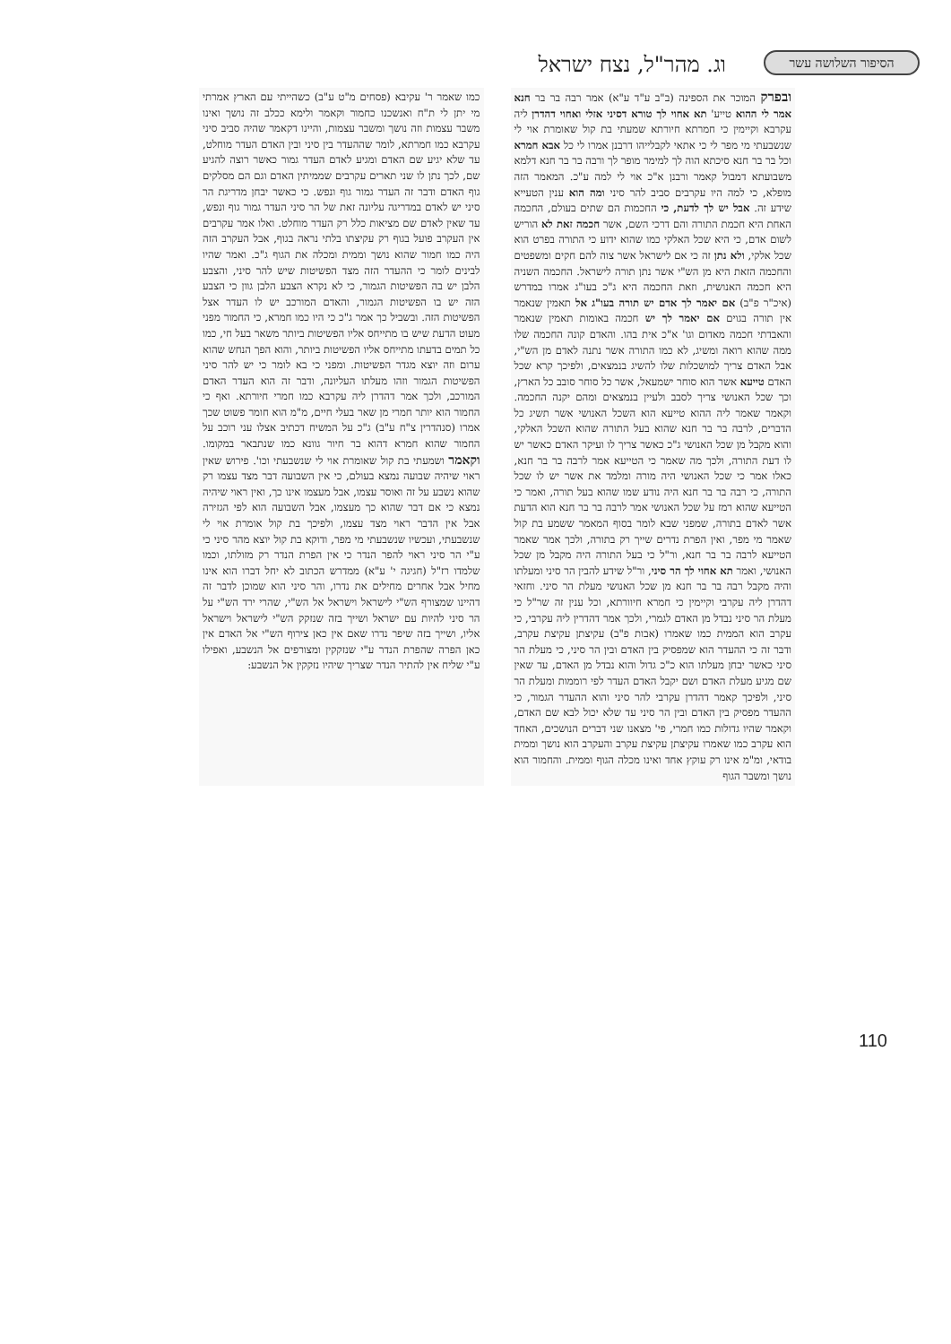הסיפור השלושה עשר
וג. מהר"ל, נצח ישראל
ובפרק המוכר את הספינה (ב"ב ע"ד ע"א) אמר רבה בר בר חנא אמר לי ההוא טייע' תא אחוי לך טורא דסיני אזלי ואחוי דהדרן ליה עקרבא וקיימין כי חמרתא חיורתא שמעתי בת קול שאומרת אוי לי שנשבעתי מי מפר לי כי אתאי לקבלייהו דרבנן אמרו לי כל אבא חמרא וכל בר בר חנא סיכתא הוה לך למימר מופר לך ורבה בר בר חנא דלמא משבועתא דמבול קאמר ורבנן א"כ אוי לי למה ע"כ. המאמר הזה מופלא, כי למה היו עקרבים סביב להר סיני ומה הוא ענין הטעייא שידע זה. אבל יש לך לדעת, כי החכמות הם שתים בעולם, החכמה האחת היא חכמת התורה והם דרכי השם, אשר חכמה זאת לא הוריש לשום אדם, כי היא שכל האלקי כמו שהוא ידוע כי התורה בפרט הוא שכל אלקי, ולא נתן זה כי אם לישראל אשר צוה להם חקים ומשפטים והחכמה הזאת היא מן הש"י אשר נתן תורה לישראל. החכמה השניה היא חכמה האנושית, וזאת החכמה היא ג"כ בעו"ג אמרו במדרש (איכ"ר פ"ב) אם יאמר לך אדם יש תורה בעו"ג אל תאמין שנאמר אין תורה בגוים אם יאמר לך יש חכמה באומות תאמין שנאמר והאבדתי חכמה מאדום וגו' א"כ אית בהו. והאדם קונה החכמה שלו ממה שהוא רואה ומשיג, לא כמו התורה אשר נתנה לאדם מן הש"י, אבל האדם צריך למושכלות שלו להשיג בנמצאים, ולפיכך קרא שכל האדם טייעא אשר הוא סוחר ישמעאל, אשר כל סוחר סובב כל הארץ, וכך שכל האנושי צריך לסבב ולעיין בנמצאים ומהם יקנה החכמה. וקאמר שאמר ליה ההוא טייעא הוא השכל האנושי אשר תשיג כל הדברים, לרבה בר בר חנא שהוא בעל התורה שהוא השכל האלקי, והוא מקבל מן שכל האנושי ג"כ כאשר צריך לו ועיקר האדם כאשר יש לו דעת התורה, ולכך מה שאמר כי הטייעא אמר לרבה בר בר חנא, כאלו אמר כי שכל האנושי היה מורה ומלמד את אשר יש לו שכל התורה, כי רבה בר בר חנא היה נודע שמו שהוא בעל תורה, ואמר כי הטייעא שהוא רמז על שכל האנושי אמר לרבה בר בר חנא הוא הדעת אשר לאדם בתורה, שמפני שבא לומר בסוף המאמר ששמע בת קול שאמר מי מפר, ואין הפרת נדרים שייך רק בתורה, ולכך אמר שאמר הטייעא לרבה בר בר חנא, ור"ל כי בעל התורה היה מקבל מן שכל האנושי, ואמר תא אחוי לך הר סיני, ור"ל שידע להבין הר סיני ומעלתו והיה מקבל רבה בר בר חנא מן שכל האנושי מעלת הר סיני. וחזאי דהדרן ליה עקרבי וקיימין כי חמרא חיוורתא, וכל ענין זה שר"ל כי מעלת הר סיני נבדל מן האדם לגמרי, ולכך אמר דהדרין ליה עקרבי, כי עקרב הוא הממית כמו שאמרו (אבות פ"ב) עקיצתן עקיצת עקרב, ודבר זה כי ההעדר הוא שמפסיק בין האדם ובין הר סיני, כי מעלת הר סיני כאשר יבחן מעלתו הוא כ"כ גדול והוא נבדל מן האדם, עד שאין שם מגיע מעלת האדם ושם יקבל האדם העדר לפי רוממות ומעלת הר סיני, ולפיכך קאמר דהדרן עקרבי להר סיני והוא ההעדר הגמור, כי ההעדר מפסיק בין האדם ובין הר סיני עד שלא יכול לבא שם האדם, וקאמר שהיו גדולות כמו חמרי, פי' מצאנו שני דברים הנושכים, האחד הוא עקרב כמו שאמרו עקיצתן עקיצת עקרב והעקרב הוא נושך וממית בודאי, ומ"מ אינו רק עוקץ אחד ואינו מכלה הגוף וממית. והחמור הוא נושך ומשבר הגוף
כמו שאמר ר' עקיבא (פסחים מ"ט ע"ב) כשהייתי עם הארץ אמרתי מי יתן לי ת"ח ואנשכנו כחמור וקאמר ולימא ככלב זה נושך ואינו משבר עצמות וזה נושך ומשבר עצמות, והיינו דקאמר שהיה סביב סיני עקרבא כמו חמרתא, לומר שההעדר בין סיני ובין האדם העדר מוחלט, עד שלא יגיע שם האדם ומגיע לאדם העדר גמור כאשר רוצה להגיע שם, לכך נתן לו שני תארים עקרבים שממיתין האדם וגם הם מסלקים גוף האדם ודבר זה העדר גמור גוף ונפש. כי כאשר יבחן מדריגת הר סיני יש לאדם במדריגה עליונה זאת של הר סיני העדר גמור גוף ונפש, עד שאין לאדם שם מציאות כלל רק העדר מוחלט. ואלו אמר עקרבים אין העקרב פועל בגוף רק עקיצתו בלתי נראה בגוף, אבל העקרב הזה היה כמו חמור שהוא נושך וממית ומכלה את הגוף ג"כ. ואמר שהיו לבינים לומר כי ההעדר הזה מצד הפשיטות שיש להר סיני, והצבע הלבן יש בה הפשיטות הגמור, כי לא נקרא הצבע הלבן גוון כי הצבע הזה יש בו הפשיטות הגמור, והאדם המורכב יש לו העדר אצל הפשיטות הזה. ובשביל כך אמר ג"כ כי היו כמו חמרא, כי החמור מפני מעוט הדעת שיש בו מתייחס אליו הפשיטות ביותר משאר בעל חי, כמו כל תמים בדעתו מתייחס אליו הפשיטות ביותר, והוא הפך הנחש שהוא ערום וזה יוצא מגדר הפשיטות. ומפני כי בא לומר כי יש להר סיני הפשיטות הגמור וזהו מעלתו העליונה, ודבר זה הוא העדר האדם המורכב, ולכך אמר דהדרן ליה עקרבא כמו חמרי חיורתא. ואף כי החמור הוא יותר חמרי מן שאר בעלי חיים, מ"מ הוא חומר פשוט שכך אמרו (סנהדרין צ"ח ע"ב) ג"כ על המשיח דכתיב אצלו עני רוכב על החמור שהוא חמרא דהוא בר חיור גוונא כמו שנתבאר במקומו. וקאמר ושמעתי בת קול שאומרת אוי לי שנשבעתי וכו'. פירוש שאין ראוי שיהיה שבועה נמצא בעולם, כי אין השבועה דבר מצד עצמו רק שהוא נשבע על זה ואוסר עצמו, אבל מעצמו אינו כך, ואין ראוי שיהיה נמצא כי אם דבר שהוא כך מעצמו, אבל השבועה הוא לפי הגזירה אבל אין הדבר ראוי מצד עצמו, ולפיכך בת קול אומרת אוי לי שנשבעתי, ועכשיו שנשבעתי מי מפר, ודוקא בת קול יוצא מהר סיני כי ע"י הר סיני ראוי להפר הנדר כי אין הפרת הנדר רק מזולתו, וכמו שלמדו רז"ל (חגיגה י' ע"א) ממדרש הכתוב לא יחל דברו הוא אינו מחיל אבל אחרים מחילים את נדרו, והר סיני הוא שמוכן לדבר זה דהיינו שמצורף הש"י לישראל וישראל אל הש"י, שהרי ירד הש"י על הר סיני להיות עם ישראל ושייך בזה שנזקק הש"י לישראל וישראל אליו, ושייך בזה שיפר נדרו שאם אין כאן צירוף הש"י אל האדם אין כאן הפרה שהפרת הנדר ע"י שנזקקין ומצורפים אל הנשבע, ואפילו ע"י שליח אין להתיר הנדר שצריך שיהיו נזקקין אל הנשבע:
110